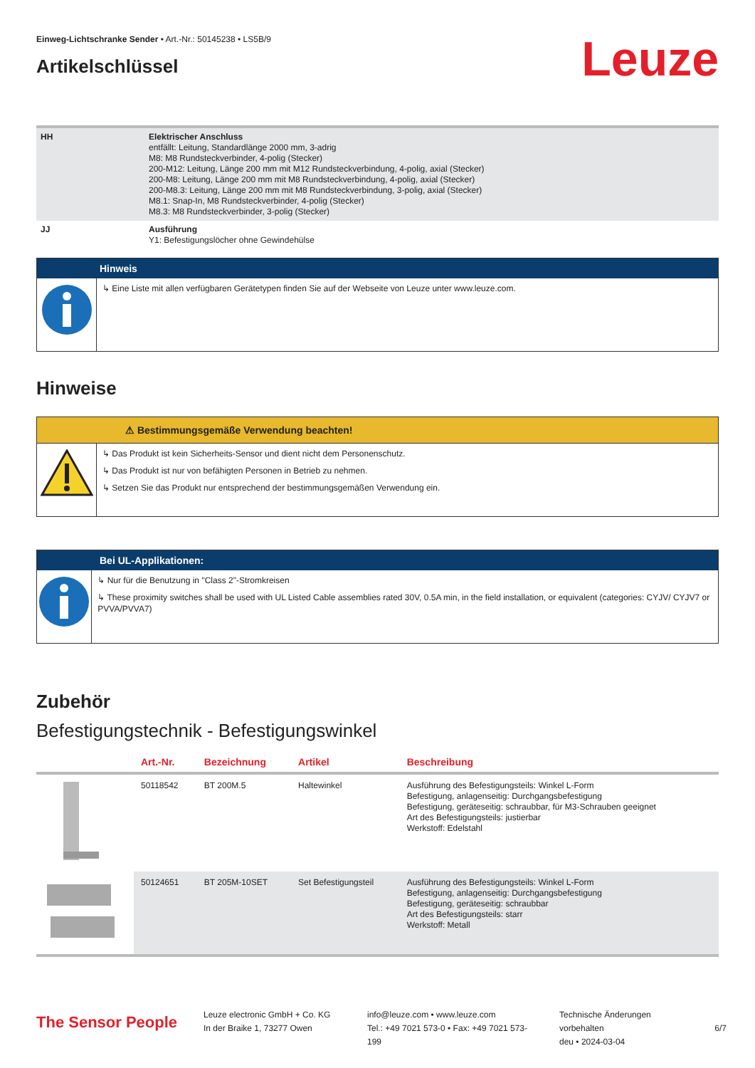Einweg-Lichtschranke Sender • Art.-Nr.: 50145238 • LS5B/9
Artikelschlüssel
Leuze
| HH | Elektrischer Anschluss entfällt: Leitung, Standardlänge 2000 mm, 3-adrig M8: M8 Rundsteckverbinder, 4-polig (Stecker) 200-M12: Leitung, Länge 200 mm mit M12 Rundsteckverbindung, 4-polig, axial (Stecker) 200-M8: Leitung, Länge 200 mm mit M8 Rundsteckverbindung, 4-polig, axial (Stecker) 200-M8.3: Leitung, Länge 200 mm mit M8 Rundsteckverbindung, 3-polig, axial (Stecker) M8.1: Snap-In, M8 Rundsteckverbinder, 4-polig (Stecker) M8.3: M8 Rundsteckverbinder, 3-polig (Stecker) |
| JJ | Ausführung Y1: Befestigungslöcher ohne Gewindehülse |
Hinweis
↳ Eine Liste mit allen verfügbaren Gerätetypen finden Sie auf der Webseite von Leuze unter www.leuze.com.
Hinweise
⚠ Bestimmungsgemäße Verwendung beachten!
↳ Das Produkt ist kein Sicherheits-Sensor und dient nicht dem Personenschutz.
↳ Das Produkt ist nur von befähigten Personen in Betrieb zu nehmen.
↳ Setzen Sie das Produkt nur entsprechend der bestimmungsgemäßen Verwendung ein.
Bei UL-Applikationen:
↳ Nur für die Benutzung in "Class 2"-Stromkreisen
↳ These proximity switches shall be used with UL Listed Cable assemblies rated 30V, 0.5A min, in the field installation, or equivalent (categories: CYJV/ CYJV7 or PVVA/PVVA7)
Zubehör
Befestigungstechnik - Befestigungswinkel
| | Art.-Nr. | Bezeichnung | Artikel | Beschreibung |
| --- | --- | --- | --- | --- |
| | 50118542 | BT 200M.5 | Haltewinkel | Ausführung des Befestigungsteils: Winkel L-Form Befestigung, anlagenseitig: Durchgangsbefestigung Befestigung, geräteseitig: schraubbar, für M3-Schrauben geeignet Art des Befestigungsteils: justierbar Werkstoff: Edelstahl |
| | 50124651 | BT 205M-10SET | Set Befestigungsteil | Ausführung des Befestigungsteils: Winkel L-Form Befestigung, anlagenseitig: Durchgangsbefestigung Befestigung, geräteseitig: schraubbar Art des Befestigungsteils: starr Werkstoff: Metall |
The Sensor People
Leuze electronic GmbH + Co. KG
In der Braike 1, 73277 Owen
info@leuze.com • www.leuze.com
Tel.: +49 7021 573-0 • Fax: +49 7021 573-199
Technische Änderungen vorbehalten
deu • 2024-03-04
6/7